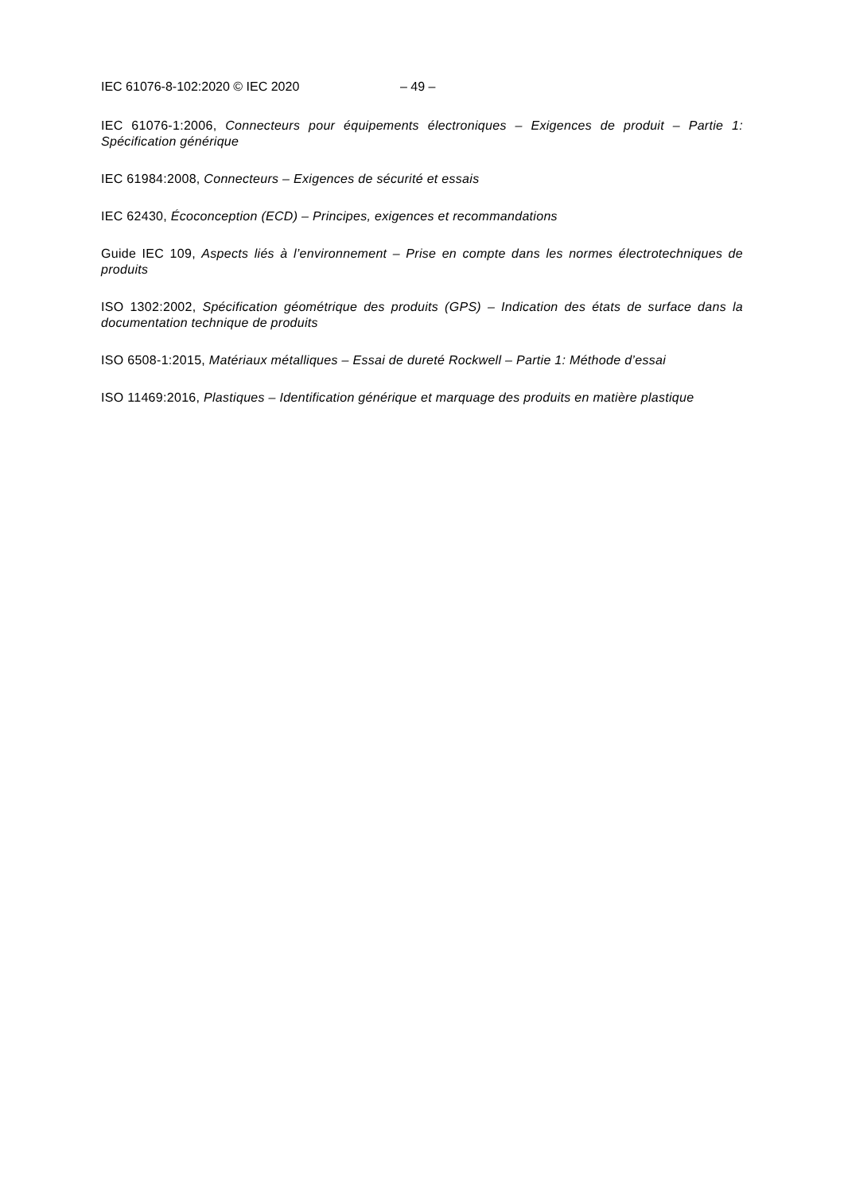IEC 61076-8-102:2020 © IEC 2020 – 49 –
IEC 61076-1:2006, Connecteurs pour équipements électroniques – Exigences de produit – Partie 1: Spécification générique
IEC 61984:2008, Connecteurs – Exigences de sécurité et essais
IEC 62430, Écoconception (ECD) – Principes, exigences et recommandations
Guide IEC 109, Aspects liés à l’environnement – Prise en compte dans les normes électrotechniques de produits
ISO 1302:2002, Spécification géométrique des produits (GPS) – Indication des états de surface dans la documentation technique de produits
ISO 6508-1:2015, Matériaux métalliques – Essai de dureté Rockwell – Partie 1: Méthode d’essai
ISO 11469:2016, Plastiques – Identification générique et marquage des produits en matière plastique